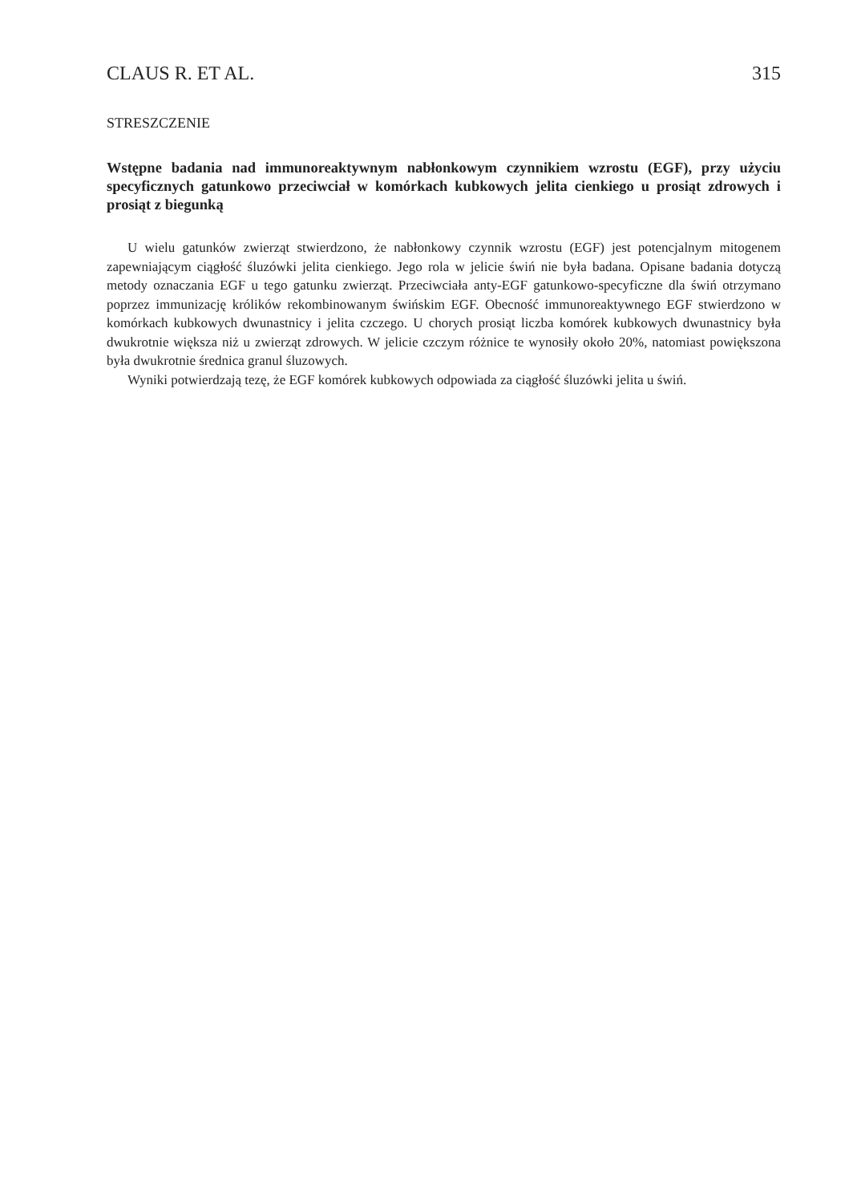CLAUS R. ET AL. 315
STRESZCZENIE
Wstępne badania nad immunoreaktywnym nabłonkowym czynnikiem wzrostu (EGF), przy użyciu specyficznych gatunkowo przeciwciał w komórkach kubkowych jelita cienkiego u prosiąt zdrowych i prosiąt z biegunką
U wielu gatunków zwierząt stwierdzono, że nabłonkowy czynnik wzrostu (EGF) jest potencjalnym mitogenem zapewniającym ciągłość śluzówki jelita cienkiego. Jego rola w jelicie świń nie była badana. Opisane badania dotyczą metody oznaczania EGF u tego gatunku zwierząt. Przeciwciała anty-EGF gatunkowo-specyficzne dla świń otrzymano poprzez immunizację królików rekombinowanym świńskim EGF. Obecność immunoreaktywnego EGF stwierdzono w komórkach kubkowych dwunastnicy i jelita czczego. U chorych prosiąt liczba komórek kubkowych dwunastnicy była dwukrotnie większa niż u zwierząt zdrowych. W jelicie czczym różnice te wynosiły około 20%, natomiast powiększona była dwukrotnie średnica granul śluzowych.
Wyniki potwierdzają tezę, że EGF komórek kubkowych odpowiada za ciągłość śluzówki jelita u świń.